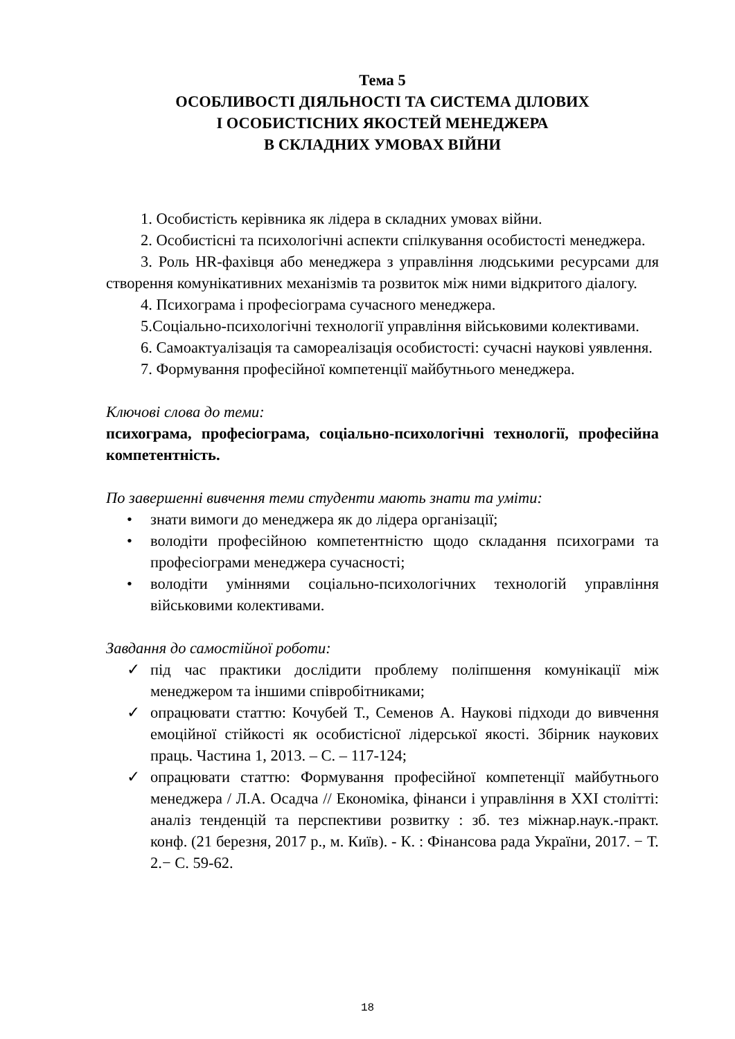Тема 5
ОСОБЛИВОСТІ ДІЯЛЬНОСТІ ТА СИСТЕМА ДІЛОВИХ
І ОСОБИСТІСНИХ ЯКОСТЕЙ МЕНЕДЖЕРА
В СКЛАДНИХ УМОВАХ ВІЙНИ
1. Особистість керівника як лідера в складних умовах війни.
2. Особистісні та психологічні аспекти спілкування особистості менеджера.
3. Роль HR-фахівця або менеджера з управління людськими ресурсами для створення комунікативних механізмів та розвиток між ними відкритого діалогу.
4. Психограма і професіограма сучасного менеджера.
5.Соціально-психологічні технології управління військовими колективами.
6. Самоактуалізація та самореалізація особистості: сучасні наукові уявлення.
7. Формування професійної компетенції майбутнього менеджера.
Ключові слова до теми:
психограма, професіограма, соціально-психологічні технології, професійна компетентність.
По завершенні вивчення теми студенти мають знати та уміти:
• знати вимоги до менеджера як до лідера організації;
• володіти професійною компетентністю щодо складання психограми та професіограми менеджера сучасності;
• володіти уміннями соціально-психологічних технологій управління військовими колективами.
Завдання до самостійної роботи:
✓ під час практики дослідити проблему поліпшення комунікації між менеджером та іншими співробітниками;
✓ опрацювати статтю: Кочубей Т., Семенов А. Наукові підходи до вивчення емоційної стійкості як особистісної лідерської якості. Збірник наукових праць. Частина 1, 2013. – С. – 117-124;
✓ опрацювати статтю: Формування професійної компетенції майбутнього менеджера / Л.А. Осадча // Економіка, фінанси і управління в XXI столітті: аналіз тенденцій та перспективи розвитку : зб. тез міжнар.наук.-практ. конф. (21 березня, 2017 р., м. Київ). - К. : Фінансова рада України, 2017. − Т. 2.− С. 59-62.
18